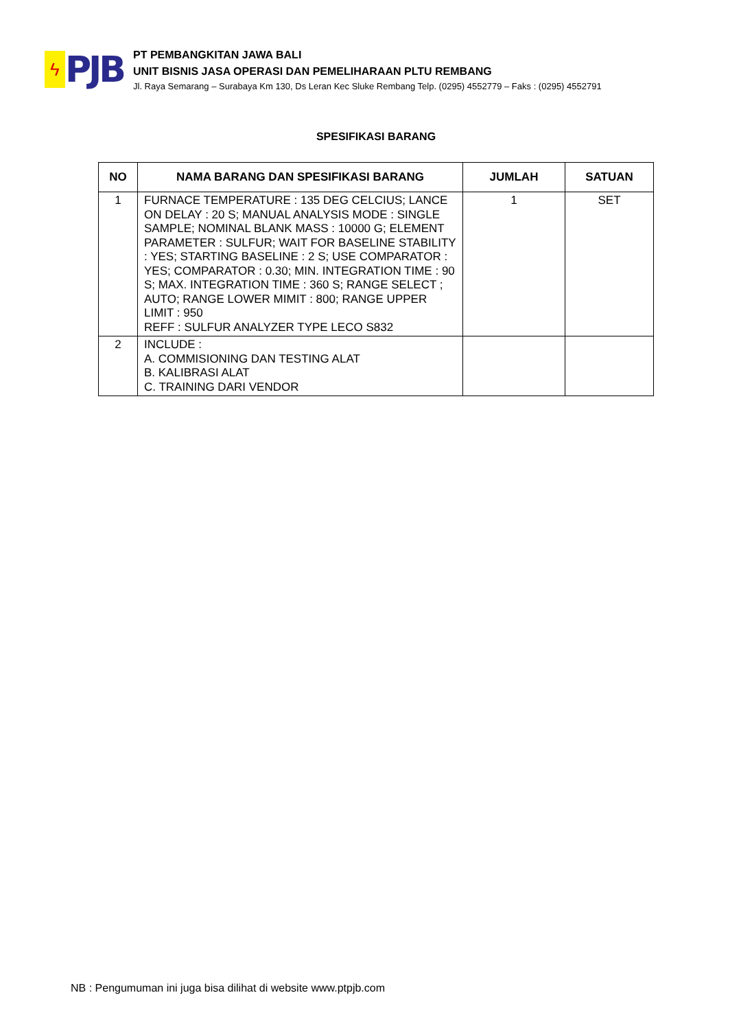ϟ
PJB
PT PEMBANGKITAN JAWA BALI
UNIT BISNIS JASA OPERASI DAN PEMELIHARAAN PLTU REMBANG
Jl. Raya Semarang – Surabaya Km 130, Ds Leran Kec Sluke Rembang Telp. (0295) 4552779 – Faks : (0295) 4552791
SPESIFIKASI BARANG
| NO | NAMA BARANG DAN SPESIFIKASI BARANG | JUMLAH | SATUAN |
| --- | --- | --- | --- |
| 1 | FURNACE TEMPERATURE : 135 DEG CELCIUS; LANCE ON DELAY : 20 S; MANUAL ANALYSIS MODE : SINGLE SAMPLE; NOMINAL BLANK MASS : 10000 G; ELEMENT PARAMETER : SULFUR; WAIT FOR BASELINE STABILITY : YES; STARTING BASELINE : 2 S; USE COMPARATOR : YES; COMPARATOR : 0.30; MIN. INTEGRATION TIME : 90 S; MAX. INTEGRATION TIME : 360 S; RANGE SELECT ; AUTO; RANGE LOWER MIMIT : 800; RANGE UPPER LIMIT : 950 REFF : SULFUR ANALYZER TYPE LECO S832 | 1 | SET |
| 2 | INCLUDE : A. COMMISIONING DAN TESTING ALAT B. KALIBRASI ALAT C. TRAINING DARI VENDOR | | |
NB : Pengumuman ini juga bisa dilihat di website www.ptpjb.com